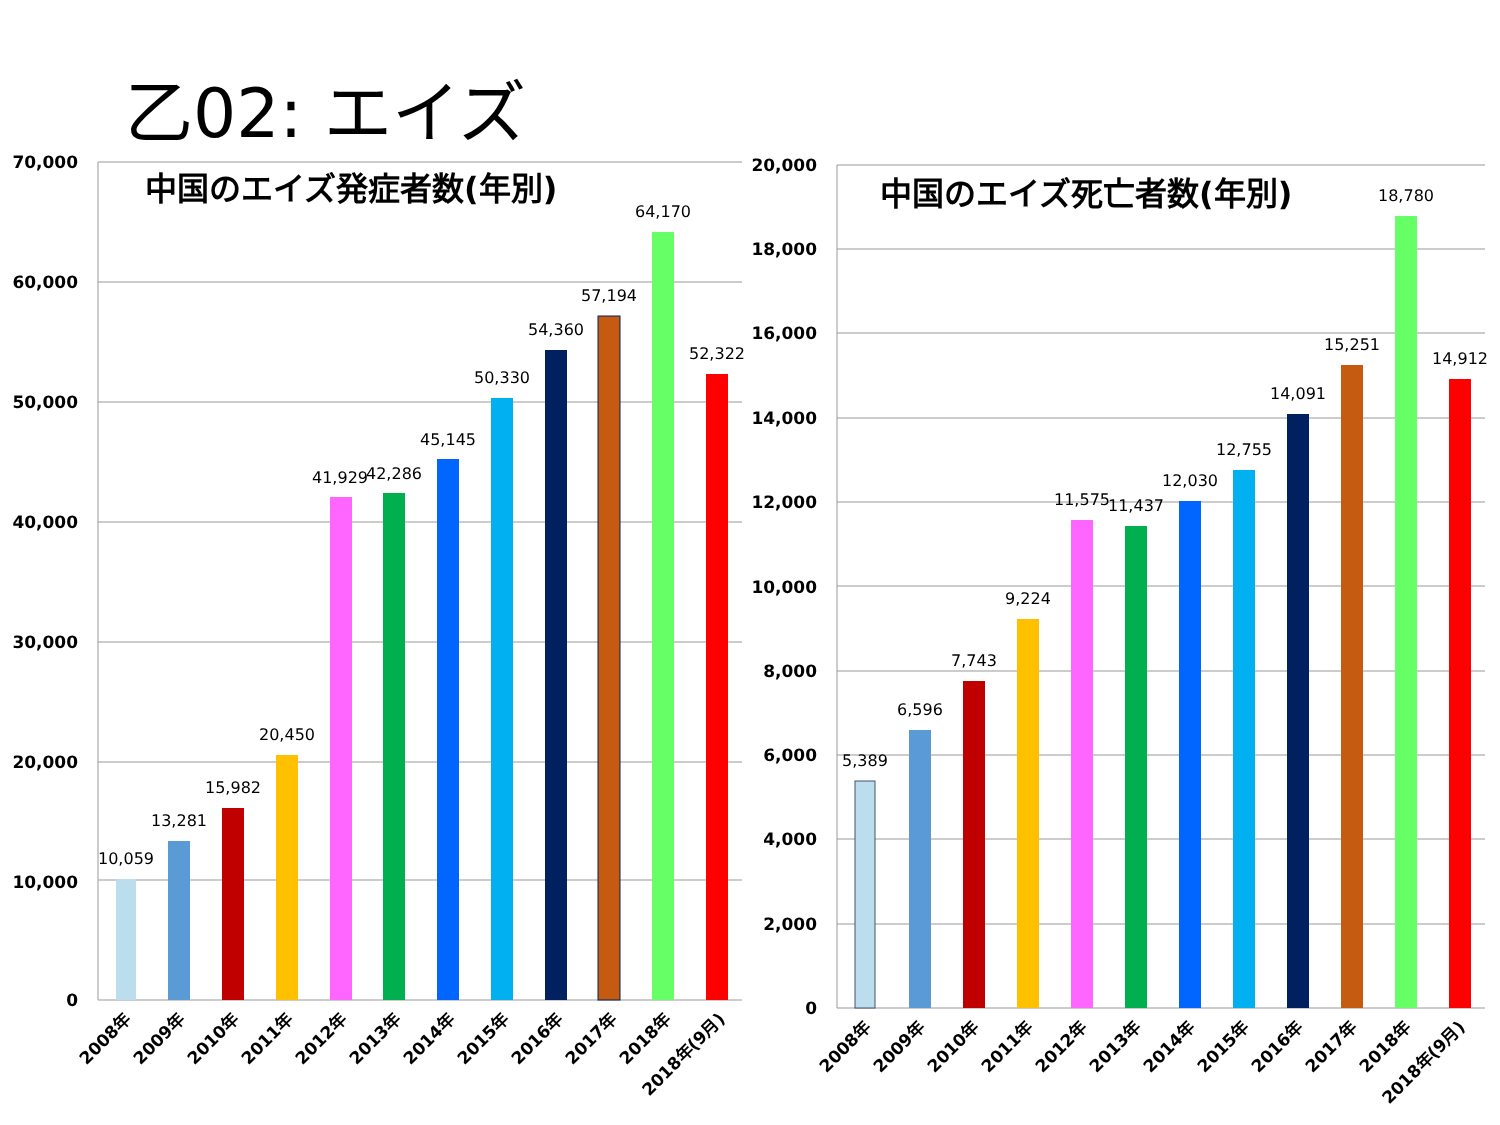乙02: エイズ
70,000
60,000
50,000
40,000
30,000
20,000
10,000
0
中国のエイズ発症者数(年別)
10,059
13,281
15,982
20,450
41,929
42,286
45,145
50,330
54,360
57,194
64,170
52,322
2008年
2009年
2010年
2011年
2012年
2013年
2014年
2015年
2016年
2017年
2018年
2018年(9月)
20,000
18,000
16,000
14,000
12,000
10,000
8,000
6,000
4,000
2,000
0
中国のエイズ死亡者数(年別)
5,389
6,596
7,743
9,224
11,575
11,437
12,030
12,755
14,091
15,251
18,780
14,912
2008年
2009年
2010年
2011年
2012年
2013年
2014年
2015年
2016年
2017年
2018年
2018年(9月)